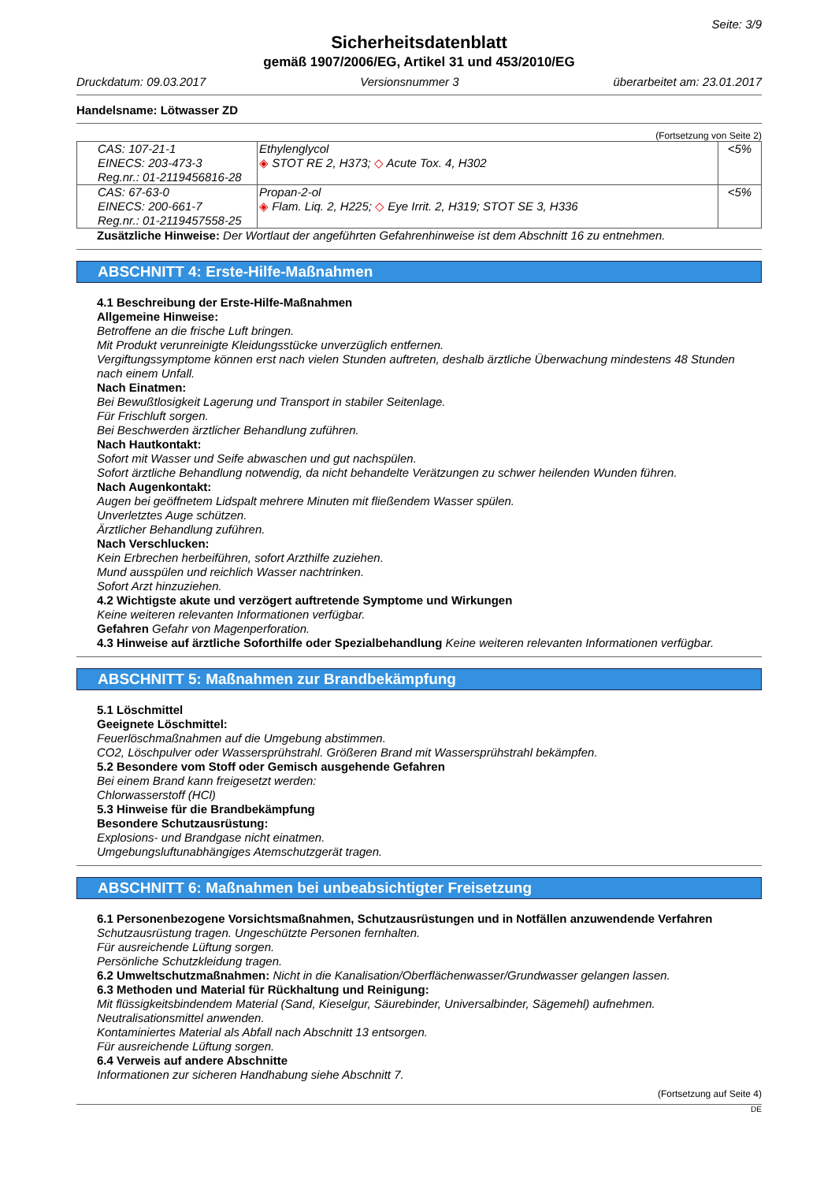Seite: 3/9
Sicherheitsdatenblatt
gemäß 1907/2006/EG, Artikel 31 und 453/2010/EG
Druckdatum: 09.03.2017 Versionsnummer 3 überarbeitet am: 23.01.2017
Handelsname: Lötwasser ZD
(Fortsetzung von Seite 2)
| CAS: 107-21-1 EINECS: 203-473-3 Reg.nr.: 01-2119456816-28 | Ethylenglycol ◈ STOT RE 2, H373; ◇ Acute Tox. 4, H302 | <5% |
| CAS: 67-63-0 EINECS: 200-661-7 Reg.nr.: 01-2119457558-25 | Propan-2-ol ◈ Flam. Liq. 2, H225; ◇ Eye Irrit. 2, H319; STOT SE 3, H336 | <5% |
Zusätzliche Hinweise: Der Wortlaut der angeführten Gefahrenhinweise ist dem Abschnitt 16 zu entnehmen.
ABSCHNITT 4: Erste-Hilfe-Maßnahmen
4.1 Beschreibung der Erste-Hilfe-Maßnahmen
Allgemeine Hinweise:
Betroffene an die frische Luft bringen.
Mit Produkt verunreinigte Kleidungsstücke unverzüglich entfernen.
Vergiftungssymptome können erst nach vielen Stunden auftreten, deshalb ärztliche Überwachung mindestens 48 Stunden nach einem Unfall.
Nach Einatmen:
Bei Bewußtlosigkeit Lagerung und Transport in stabiler Seitenlage.
Für Frischluft sorgen.
Bei Beschwerden ärztlicher Behandlung zuführen.
Nach Hautkontakt:
Sofort mit Wasser und Seife abwaschen und gut nachspülen.
Sofort ärztliche Behandlung notwendig, da nicht behandelte Verätzungen zu schwer heilenden Wunden führen.
Nach Augenkontakt:
Augen bei geöffnetem Lidspalt mehrere Minuten mit fließendem Wasser spülen.
Unverletztes Auge schützen.
Ärztlicher Behandlung zuführen.
Nach Verschlucken:
Kein Erbrechen herbeiführen, sofort Arzthilfe zuziehen.
Mund ausspülen und reichlich Wasser nachtrinken.
Sofort Arzt hinzuziehen.
4.2 Wichtigste akute und verzögert auftretende Symptome und Wirkungen
Keine weiteren relevanten Informationen verfügbar.
Gefahren Gefahr von Magenperforation.
4.3 Hinweise auf ärztliche Soforthilfe oder Spezialbehandlung Keine weiteren relevanten Informationen verfügbar.
ABSCHNITT 5: Maßnahmen zur Brandbekämpfung
5.1 Löschmittel
Geeignete Löschmittel:
Feuerlöschmaßnahmen auf die Umgebung abstimmen.
CO2, Löschpulver oder Wassersprühstrahl. Größeren Brand mit Wassersprühstrahl bekämpfen.
5.2 Besondere vom Stoff oder Gemisch ausgehende Gefahren
Bei einem Brand kann freigesetzt werden:
Chlorwasserstoff (HCl)
5.3 Hinweise für die Brandbekämpfung
Besondere Schutzausrüstung:
Explosions- und Brandgase nicht einatmen.
Umgebungsluftunabhängiges Atemschutzgerät tragen.
ABSCHNITT 6: Maßnahmen bei unbeabsichtigter Freisetzung
6.1 Personenbezogene Vorsichtsmaßnahmen, Schutzausrüstungen und in Notfällen anzuwendende Verfahren
Schutzausrüstung tragen. Ungeschützte Personen fernhalten.
Für ausreichende Lüftung sorgen.
Persönliche Schutzkleidung tragen.
6.2 Umweltschutzmaßnahmen: Nicht in die Kanalisation/Oberflächenwasser/Grundwasser gelangen lassen.
6.3 Methoden und Material für Rückhaltung und Reinigung:
Mit flüssigkeitsbindendem Material (Sand, Kieselgur, Säurebinder, Universalbinder, Sägemehl) aufnehmen.
Neutralisationsmittel anwenden.
Kontaminiertes Material als Abfall nach Abschnitt 13 entsorgen.
Für ausreichende Lüftung sorgen.
6.4 Verweis auf andere Abschnitte
Informationen zur sicheren Handhabung siehe Abschnitt 7.
(Fortsetzung auf Seite 4)
DE